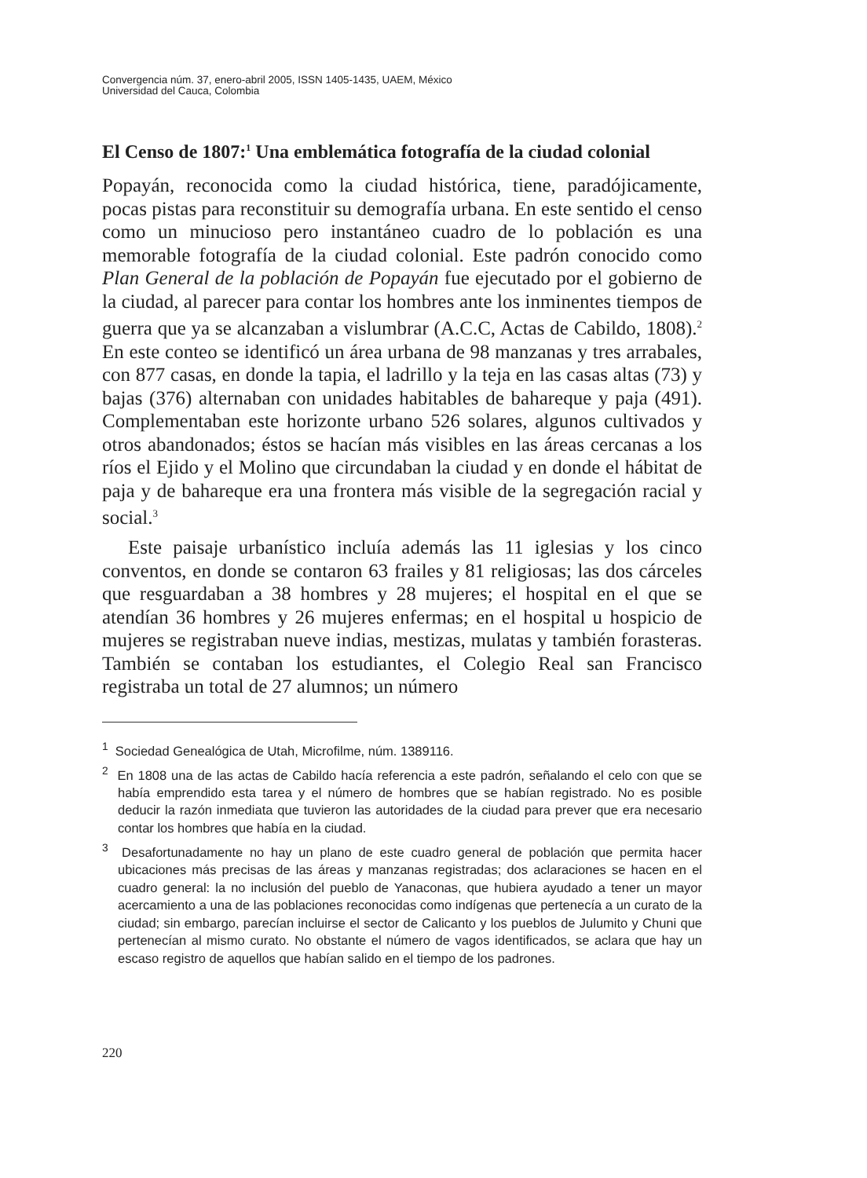Convergencia núm. 37, enero-abril 2005, ISSN 1405-1435, UAEM, México
Universidad del Cauca, Colombia
El Censo de 1807:<sup>1</sup> Una emblemática fotografía de la ciudad colonial
Popayán, reconocida como la ciudad histórica, tiene, paradójicamente, pocas pistas para reconstituir su demografía urbana. En este sentido el censo como un minucioso pero instantáneo cuadro de lo población es una memorable fotografía de la ciudad colonial. Este padrón conocido como Plan General de la población de Popayán fue ejecutado por el gobierno de la ciudad, al parecer para contar los hombres ante los inminentes tiempos de guerra que ya se alcanzaban a vislumbrar (A.C.C, Actas de Cabildo, 1808).<sup>2</sup> En este conteo se identificó un área urbana de 98 manzanas y tres arrabales, con 877 casas, en donde la tapia, el ladrillo y la teja en las casas altas (73) y bajas (376) alternaban con unidades habitables de bahareque y paja (491). Complementaban este horizonte urbano 526 solares, algunos cultivados y otros abandonados; éstos se hacían más visibles en las áreas cercanas a los ríos el Ejido y el Molino que circundaban la ciudad y en donde el hábitat de paja y de bahareque era una frontera más visible de la segregación racial y social.<sup>3</sup>
Este paisaje urbanístico incluía además las 11 iglesias y los cinco conventos, en donde se contaron 63 frailes y 81 religiosas; las dos cárceles que resguardaban a 38 hombres y 28 mujeres; el hospital en el que se atendían 36 hombres y 26 mujeres enfermas; en el hospital u hospicio de mujeres se registraban nueve indias, mestizas, mulatas y también forasteras. También se contaban los estudiantes, el Colegio Real san Francisco registraba un total de 27 alumnos; un número
<sup>1</sup> Sociedad Genealógica de Utah, Microfilme, núm. 1389116.
<sup>2</sup> En 1808 una de las actas de Cabildo hacía referencia a este padrón, señalando el celo con que se había emprendido esta tarea y el número de hombres que se habían registrado. No es posible deducir la razón inmediata que tuvieron las autoridades de la ciudad para prever que era necesario contar los hombres que había en la ciudad.
<sup>3</sup> Desafortunadamente no hay un plano de este cuadro general de población que permita hacer ubicaciones más precisas de las áreas y manzanas registradas; dos aclaraciones se hacen en el cuadro general: la no inclusión del pueblo de Yanaconas, que hubiera ayudado a tener un mayor acercamiento a una de las poblaciones reconocidas como indígenas que pertenecía a un curato de la ciudad; sin embargo, parecían incluirse el sector de Calicanto y los pueblos de Julumito y Chuni que pertenecían al mismo curato. No obstante el número de vagos identificados, se aclara que hay un escaso registro de aquellos que habían salido en el tiempo de los padrones.
220